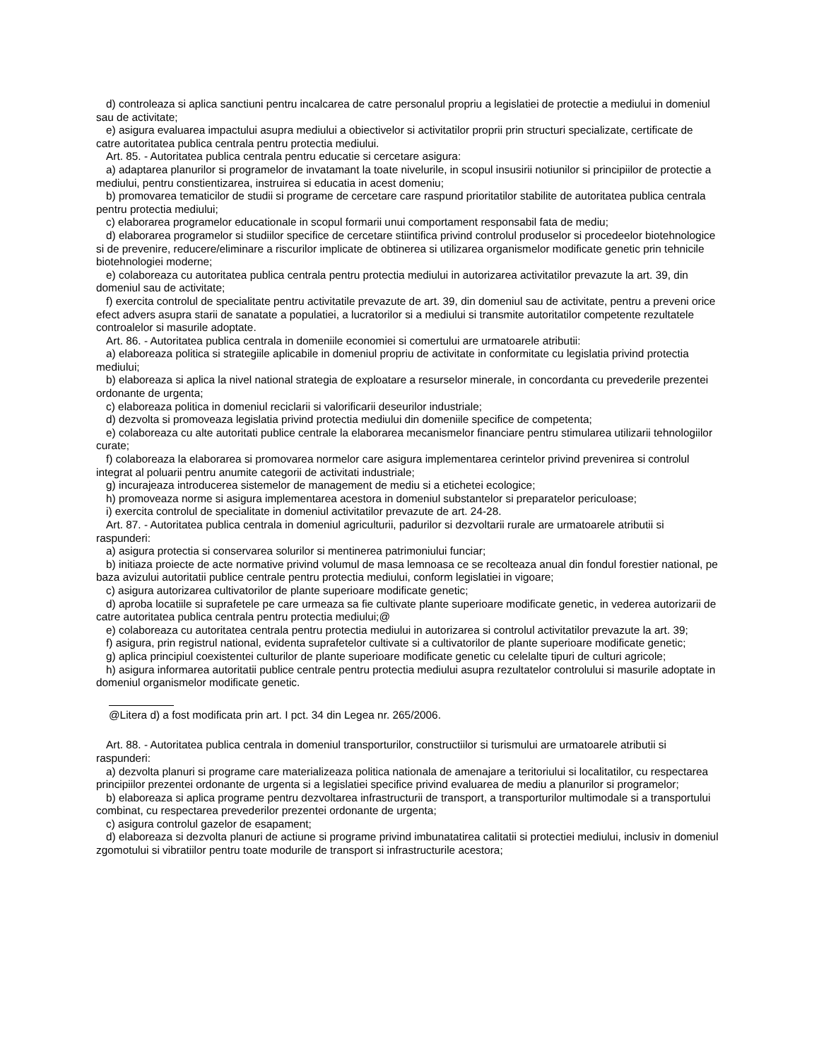d) controleaza si aplica sanctiuni pentru incalcarea de catre personalul propriu a legislatiei de protectie a mediului in domeniul sau de activitate;
e) asigura evaluarea impactului asupra mediului a obiectivelor si activitatilor proprii prin structuri specializate, certificate de catre autoritatea publica centrala pentru protectia mediului.
Art. 85. - Autoritatea publica centrala pentru educatie si cercetare asigura:
a) adaptarea planurilor si programelor de invatamant la toate nivelurile, in scopul insusirii notiunilor si principiilor de protectie a mediului, pentru constientizarea, instruirea si educatia in acest domeniu;
b) promovarea tematicilor de studii si programe de cercetare care raspund prioritatilor stabilite de autoritatea publica centrala pentru protectia mediului;
c) elaborarea programelor educationale in scopul formarii unui comportament responsabil fata de mediu;
d) elaborarea programelor si studiilor specifice de cercetare stiintifica privind controlul produselor si procedeelor biotehnologice si de prevenire, reducere/eliminare a riscurilor implicate de obtinerea si utilizarea organismelor modificate genetic prin tehnicile biotehnologiei moderne;
e) colaboreaza cu autoritatea publica centrala pentru protectia mediului in autorizarea activitatilor prevazute la art. 39, din domeniul sau de activitate;
f) exercita controlul de specialitate pentru activitatile prevazute de art. 39, din domeniul sau de activitate, pentru a preveni orice efect advers asupra starii de sanatate a populatiei, a lucratorilor si a mediului si transmite autoritatilor competente rezultatele controalelor si masurile adoptate.
Art. 86. - Autoritatea publica centrala in domeniile economiei si comertului are urmatoarele atributii:
a) elaboreaza politica si strategiile aplicabile in domeniul propriu de activitate in conformitate cu legislatia privind protectia mediului;
b) elaboreaza si aplica la nivel national strategia de exploatare a resurselor minerale, in concordanta cu prevederile prezentei ordonante de urgenta;
c) elaboreaza politica in domeniul reciclarii si valorificarii deseurilor industriale;
d) dezvolta si promoveaza legislatia privind protectia mediului din domeniile specifice de competenta;
e) colaboreaza cu alte autoritati publice centrale la elaborarea mecanismelor financiare pentru stimularea utilizarii tehnologiilor curate;
f) colaboreaza la elaborarea si promovarea normelor care asigura implementarea cerintelor privind prevenirea si controlul integrat al poluarii pentru anumite categorii de activitati industriale;
g) incurajeaza introducerea sistemelor de management de mediu si a etichetei ecologice;
h) promoveaza norme si asigura implementarea acestora in domeniul substantelor si preparatelor periculoase;
i) exercita controlul de specialitate in domeniul activitatilor prevazute de art. 24-28.
Art. 87. - Autoritatea publica centrala in domeniul agriculturii, padurilor si dezvoltarii rurale are urmatoarele atributii si raspunderi:
a) asigura protectia si conservarea solurilor si mentinerea patrimoniului funciar;
b) initiaza proiecte de acte normative privind volumul de masa lemnoasa ce se recolteaza anual din fondul forestier national, pe baza avizului autoritatii publice centrale pentru protectia mediului, conform legislatiei in vigoare;
c) asigura autorizarea cultivatorilor de plante superioare modificate genetic;
d) aproba locatiile si suprafetele pe care urmeaza sa fie cultivate plante superioare modificate genetic, in vederea autorizarii de catre autoritatea publica centrala pentru protectia mediului;@
e) colaboreaza cu autoritatea centrala pentru protectia mediului in autorizarea si controlul activitatilor prevazute la art. 39;
f) asigura, prin registrul national, evidenta suprafetelor cultivate si a cultivatorilor de plante superioare modificate genetic;
g) aplica principiul coexistentei culturilor de plante superioare modificate genetic cu celelalte tipuri de culturi agricole;
h) asigura informarea autoritatii publice centrale pentru protectia mediului asupra rezultatelor controlului si masurile adoptate in domeniul organismelor modificate genetic.
@Litera d) a fost modificata prin art. I pct. 34 din Legea nr. 265/2006.
Art. 88. - Autoritatea publica centrala in domeniul transporturilor, constructiilor si turismului are urmatoarele atributii si raspunderi:
a) dezvolta planuri si programe care materializeaza politica nationala de amenajare a teritoriului si localitatilor, cu respectarea principiilor prezentei ordonante de urgenta si a legislatiei specifice privind evaluarea de mediu a planurilor si programelor;
b) elaboreaza si aplica programe pentru dezvoltarea infrastructurii de transport, a transporturilor multimodale si a transportului combinat, cu respectarea prevederilor prezentei ordonante de urgenta;
c) asigura controlul gazelor de esapament;
d) elaboreaza si dezvolta planuri de actiune si programe privind imbunatatirea calitatii si protectiei mediului, inclusiv in domeniul zgomotului si vibratiilor pentru toate modurile de transport si infrastructurile acestora;